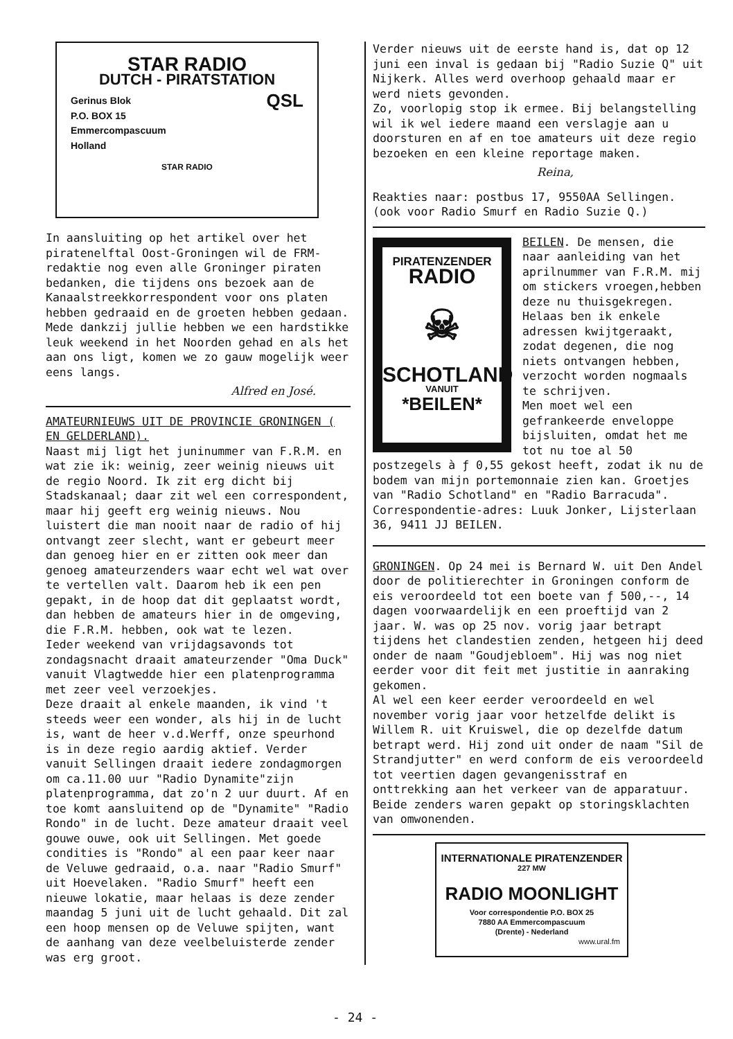STAR RADIO
DUTCH - PIRATSTATION
Gerinus Blok
P.O. BOX 15
Emmercompascuum
Holland
QSL
STAR RADIO
In aansluiting op het artikel over het piratenelftal Oost-Groningen wil de FRM-redaktie nog even alle Groninger piraten bedanken, die tijdens ons bezoek aan de Kanaalstreekkorrespondent voor ons platen hebben gedraaid en de groeten hebben gedaan. Mede dankzij jullie hebben we een hardstikke leuk weekend in het Noorden gehad en als het aan ons ligt, komen we zo gauw mogelijk weer eens langs.
Alfred en José.
AMATEURNIEUWS UIT DE PROVINCIE GRONINGEN ( EN GELDERLAND).
Naast mij ligt het juninummer van F.R.M. en wat zie ik: weinig, zeer weinig nieuws uit de regio Noord. Ik zit erg dicht bij Stadskanaal; daar zit wel een correspondent, maar hij geeft erg weinig nieuws. Nou luistert die man nooit naar de radio of hij ontvangt zeer slecht, want er gebeurt meer dan genoeg hier en er zitten ook meer dan genoeg amateurzenders waar echt wel wat over te vertellen valt. Daarom heb ik een pen gepakt, in de hoop dat dit geplaatst wordt, dan hebben de amateurs hier in de omgeving, die F.R.M. hebben, ook wat te lezen.
Ieder weekend van vrijdagsavonds tot zondagsnacht draait amateurzender "Oma Duck" vanuit Vlagtwedde hier een platenprogramma met zeer veel verzoekjes.
Deze draait al enkele maanden, ik vind 't steeds weer een wonder, als hij in de lucht is, want de heer v.d.Werff, onze speurhond is in deze regio aardig aktief. Verder vanuit Sellingen draait iedere zondagmorgen om ca.11.00 uur "Radio Dynamite"zijn platenprogramma, dat zo'n 2 uur duurt. Af en toe komt aansluitend op de "Dynamite" "Radio Rondo" in de lucht. Deze amateur draait veel gouwe ouwe, ook uit Sellingen. Met goede condities is "Rondo" al een paar keer naar de Veluwe gedraaid, o.a. naar "Radio Smurf" uit Hoevelaken. "Radio Smurf" heeft een nieuwe lokatie, maar helaas is deze zender maandag 5 juni uit de lucht gehaald. Dit zal een hoop mensen op de Veluwe spijten, want de aanhang van deze veelbeluisterde zender was erg groot.
Verder nieuws uit de eerste hand is, dat op 12 juni een inval is gedaan bij "Radio Suzie Q" uit Nijkerk. Alles werd overhoop gehaald maar er werd niets gevonden.
Zo, voorlopig stop ik ermee. Bij belangstelling wil ik wel iedere maand een verslagje aan u doorsturen en af en toe amateurs uit deze regio bezoeken en een kleine reportage maken.
Reina,
Reakties naar: postbus 17, 9550AA Sellingen. (ook voor Radio Smurf en Radio Suzie Q.)
PIRATENZENDER
RADIO
☠
SCHOTLAND
VANUIT
*BEILEN*
BEILEN. De mensen, die naar aanleiding van het aprilnummer van F.R.M. mij om stickers vroegen,hebben deze nu thuisgekregen. Helaas ben ik enkele adressen kwijtgeraakt, zodat degenen, die nog niets ontvangen hebben, verzocht worden nogmaals te schrijven.
Men moet wel een gefrankeerde enveloppe bijsluiten, omdat het me tot nu toe al 50 postzegels à ƒ 0,55 gekost heeft, zodat ik nu de bodem van mijn portemonnaie zien kan. Groetjes van "Radio Schotland" en "Radio Barracuda".
Correspondentie-adres: Luuk Jonker, Lijsterlaan 36, 9411 JJ BEILEN.
GRONINGEN. Op 24 mei is Bernard W. uit Den Andel door de politierechter in Groningen conform de eis veroordeeld tot een boete van ƒ 500,--, 14 dagen voorwaardelijk en een proeftijd van 2 jaar. W. was op 25 nov. vorig jaar betrapt tijdens het clandestien zenden, hetgeen hij deed onder de naam "Goudjebloem". Hij was nog niet eerder voor dit feit met justitie in aanraking gekomen.
Al wel een keer eerder veroordeeld en wel november vorig jaar voor hetzelfde delikt is Willem R. uit Kruiswel, die op dezelfde datum betrapt werd. Hij zond uit onder de naam "Sil de Strandjutter" en werd conform de eis veroordeeld tot veertien dagen gevangenisstraf en onttrekking aan het verkeer van de apparatuur.
Beide zenders waren gepakt op storingsklachten van omwonenden.
INTERNATIONALE PIRATENZENDER
227 MW
RADIO MOONLIGHT
Voor correspondentie P.O. BOX 25
7880 AA Emmercompascuum
(Drente) - Nederland
www.ural.fm
- 24 -